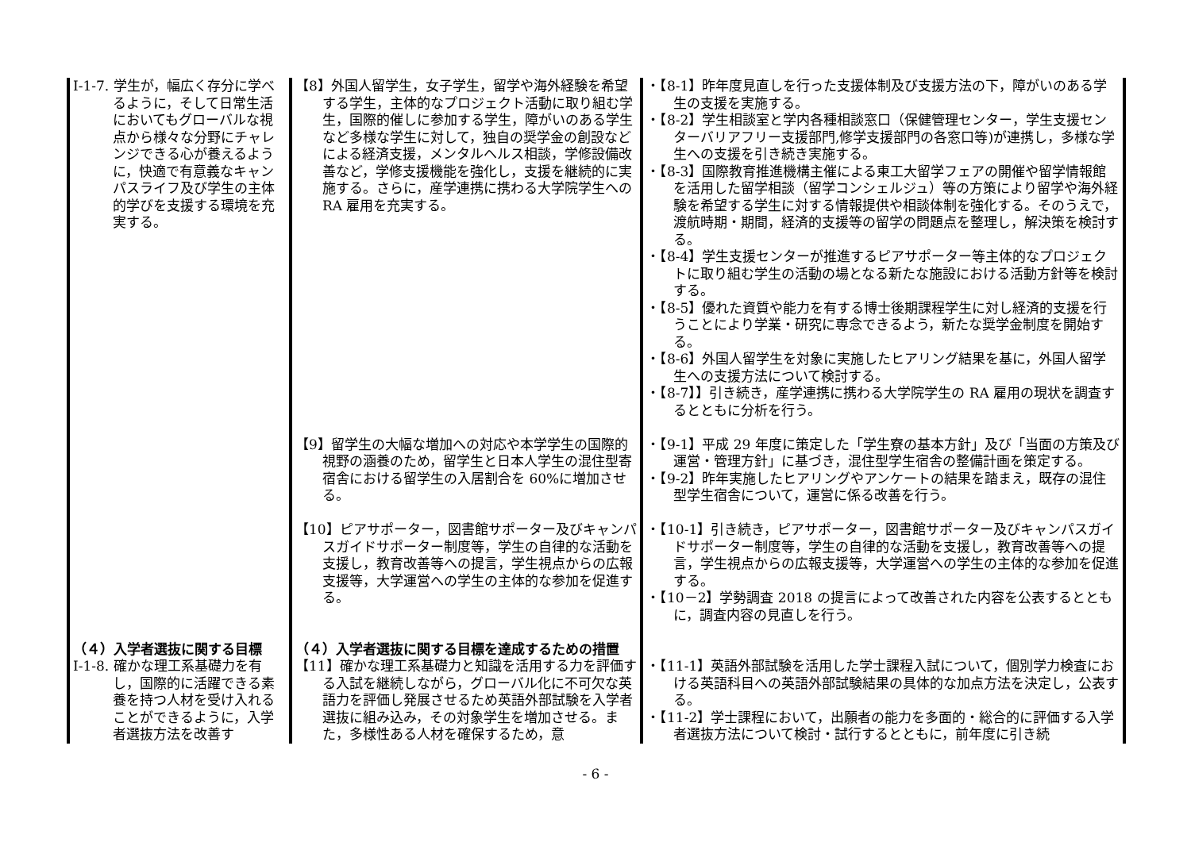| Ⅰ-1-7. 学生が，幅広く存分に学べるように，そして日常生活においてもグローバルな視点から様々な分野にチャレンジできる心が養えるように，快適で有意義なキャンパスライフ及び学生の主体的学びを支援する環境を充実する。 | 【8】外国人留学生，女子学生，留学や海外経験を希望する学生，主体的なプロジェクト活動に取り組む学生，国際的催しに参加する学生，障がいのある学生など多様な学生に対して，独自の奨学金の創設などによる経済支援，メンタルヘルス相談，学修設備改善など，学修支援機能を強化し，支援を継続的に実施する。さらに，産学連携に携わる大学院学生への RA 雇用を充実する。 | ・【8-1】昨年度見直しを行った支援体制及び支援方法の下，障がいのある学生の支援を実施する。 ・【8-2】学生相談室と学内各種相談窓口（保健管理センター，学生支援センターバリアフリー支援部門,修学支援部門の各窓口等)が連携し，多様な学生への支援を引き続き実施する。 ・【8-3】国際教育推進機構主催による東工大留学フェアの開催や留学情報館を活用した留学相談（留学コンシェルジュ）等の方策により留学や海外経験を希望する学生に対する情報提供や相談体制を強化する。そのうえで，渡航時期・期間，経済的支援等の留学の問題点を整理し，解決策を検討する。 ・【8-4】学生支援センターが推進するピアサポーター等主体的なプロジェクトに取り組む学生の活動の場となる新たな施設における活動方針等を検討する。 ・【8-5】優れた資質や能力を有する博士後期課程学生に対し経済的支援を行うことにより学業・研究に専念できるよう，新たな奨学金制度を開始する。 ・【8-6】外国人留学生を対象に実施したヒアリング結果を基に，外国人留学生への支援方法について検討する。 ・【8-7】】引き続き，産学連携に携わる大学院学生の RA 雇用の現状を調査するとともに分析を行う。 |
| | 【9】留学生の大幅な増加への対応や本学学生の国際的視野の涵養のため，留学生と日本人学生の混住型寄宿舎における留学生の入居割合を 60%に増加させる。 | ・【9-1】平成 29 年度に策定した「学生寮の基本方針」及び「当面の方策及び運営・管理方針」に基づき，混住型学生宿舎の整備計画を策定する。 ・【9-2】昨年実施したヒアリングやアンケートの結果を踏まえ，既存の混住型学生宿舎について，運営に係る改善を行う。 |
| | 【10】ピアサポーター，図書館サポーター及びキャンパスガイドサポーター制度等，学生の自律的な活動を支援し，教育改善等への提言，学生視点からの広報支援等，大学運営への学生の主体的な参加を促進する。 | ・【10-1】引き続き，ピアサポーター，図書館サポーター及びキャンパスガイドサポーター制度等，学生の自律的な活動を支援し，教育改善等への提言，学生視点からの広報支援等，大学運営への学生の主体的な参加を促進する。 ・【10－2】学勢調査 2018 の提言によって改善された内容を公表するとともに，調査内容の見直しを行う。 |
| （４）入学者選抜に関する目標 Ⅰ-1-8. 確かな理工系基礎力を有し，国際的に活躍できる素養を持つ人材を受け入れることができるように，入学者選抜方法を改善す | （４）入学者選抜に関する目標を達成するための措置 【11】確かな理工系基礎力と知識を活用する力を評価する入試を継続しながら，グローバル化に不可欠な英語力を評価し発展させるため英語外部試験を入学者選抜に組み込み，その対象学生を増加させる。また，多様性ある人材を確保するため，意 | ・【11-1】英語外部試験を活用した学士課程入試について，個別学力検査における英語科目への英語外部試験結果の具体的な加点方法を決定し，公表する。 ・【11-2】学士課程において，出願者の能力を多面的・総合的に評価する入学者選抜方法について検討・試行するとともに，前年度に引き続 |
- 6 -